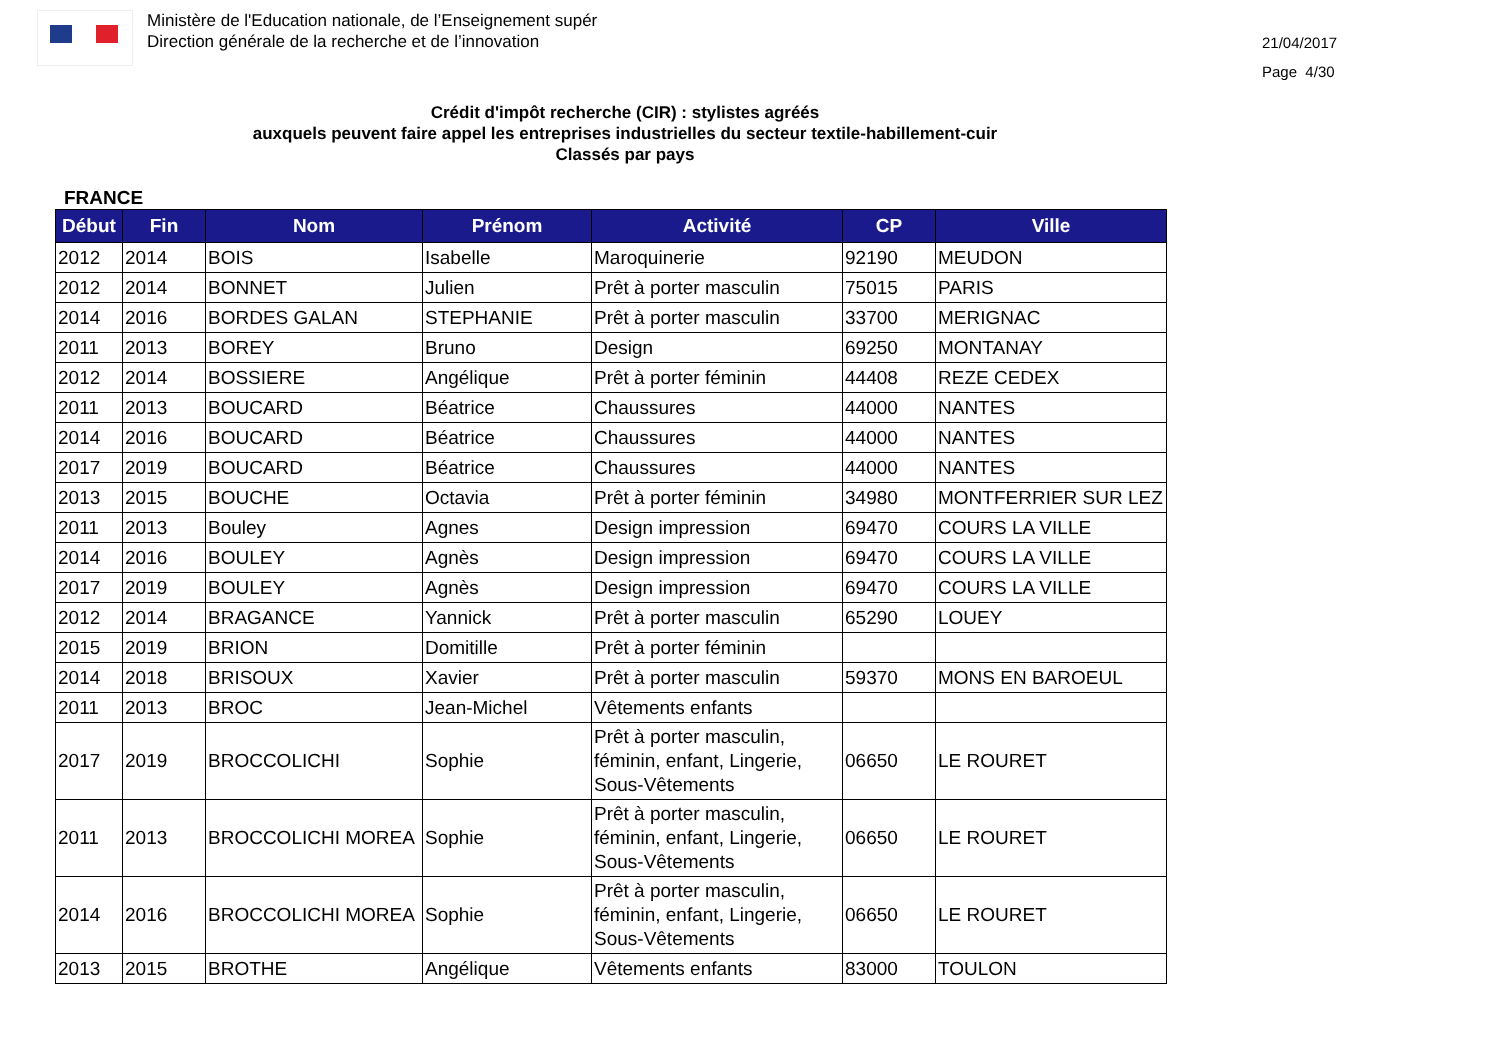Ministère de l'Education nationale, de l’Enseignement supér
Direction générale de la recherche et de l’innovation
21/04/2017
Page 4/30
Crédit d'impôt recherche (CIR) : stylistes agréés
auxquels peuvent faire appel les entreprises industrielles du secteur textile-habillement-cuir
Classés par pays
FRANCE
| Début | Fin | Nom | Prénom | Activité | CP | Ville |
| --- | --- | --- | --- | --- | --- | --- |
| 2012 | 2014 | BOIS | Isabelle | Maroquinerie | 92190 | MEUDON |
| 2012 | 2014 | BONNET | Julien | Prêt à porter masculin | 75015 | PARIS |
| 2014 | 2016 | BORDES GALAN | STEPHANIE | Prêt à porter masculin | 33700 | MERIGNAC |
| 2011 | 2013 | BOREY | Bruno | Design | 69250 | MONTANAY |
| 2012 | 2014 | BOSSIERE | Angélique | Prêt à porter féminin | 44408 | REZE CEDEX |
| 2011 | 2013 | BOUCARD | Béatrice | Chaussures | 44000 | NANTES |
| 2014 | 2016 | BOUCARD | Béatrice | Chaussures | 44000 | NANTES |
| 2017 | 2019 | BOUCARD | Béatrice | Chaussures | 44000 | NANTES |
| 2013 | 2015 | BOUCHE | Octavia | Prêt à porter féminin | 34980 | MONTFERRIER SUR LEZ |
| 2011 | 2013 | Bouley | Agnes | Design impression | 69470 | COURS LA VILLE |
| 2014 | 2016 | BOULEY | Agnès | Design impression | 69470 | COURS LA VILLE |
| 2017 | 2019 | BOULEY | Agnès | Design impression | 69470 | COURS LA VILLE |
| 2012 | 2014 | BRAGANCE | Yannick | Prêt à porter masculin | 65290 | LOUEY |
| 2015 | 2019 | BRION | Domitille | Prêt à porter féminin | | |
| 2014 | 2018 | BRISOUX | Xavier | Prêt à porter masculin | 59370 | MONS EN BAROEUL |
| 2011 | 2013 | BROC | Jean-Michel | Vêtements enfants | | |
| 2017 | 2019 | BROCCOLICHI | Sophie | Prêt à porter masculin, féminin, enfant, Lingerie, Sous-Vêtements | 06650 | LE ROURET |
| 2011 | 2013 | BROCCOLICHI MOREA | Sophie | Prêt à porter masculin, féminin, enfant, Lingerie, Sous-Vêtements | 06650 | LE ROURET |
| 2014 | 2016 | BROCCOLICHI MOREA | Sophie | Prêt à porter masculin, féminin, enfant, Lingerie, Sous-Vêtements | 06650 | LE ROURET |
| 2013 | 2015 | BROTHE | Angélique | Vêtements enfants | 83000 | TOULON |